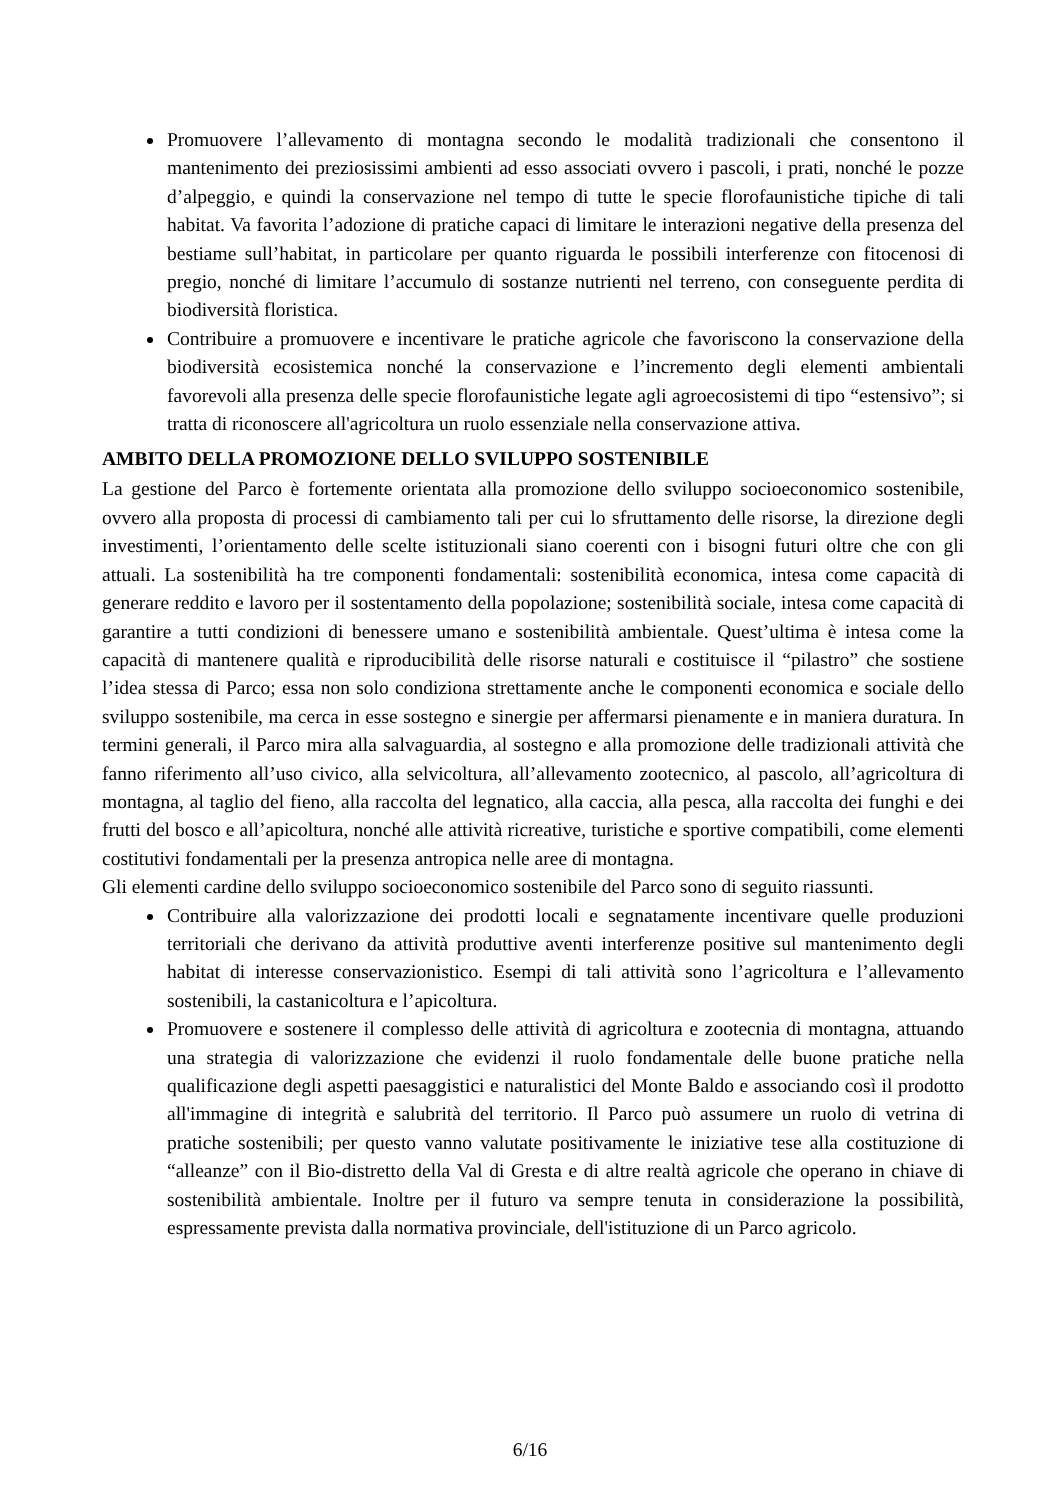Promuovere l’allevamento di montagna secondo le modalità tradizionali che consentono il mantenimento dei preziosissimi ambienti ad esso associati ovvero i pascoli, i prati, nonché le pozze d’alpeggio, e quindi la conservazione nel tempo di tutte le specie florofaunistiche tipiche di tali habitat. Va favorita l’adozione di pratiche capaci di limitare le interazioni negative della presenza del bestiame sull’habitat, in particolare per quanto riguarda le possibili interferenze con fitocenosi di pregio, nonché di limitare l’accumulo di sostanze nutrienti nel terreno, con conseguente perdita di biodiversità floristica.
Contribuire a promuovere e incentivare le pratiche agricole che favoriscono la conservazione della biodiversità ecosistemica nonché la conservazione e l’incremento degli elementi ambientali favorevoli alla presenza delle specie florofaunistiche legate agli agroecosistemi di tipo “estensivo”; si tratta di riconoscere all'agricoltura un ruolo essenziale nella conservazione attiva.
AMBITO DELLA PROMOZIONE DELLO SVILUPPO SOSTENIBILE
La gestione del Parco è fortemente orientata alla promozione dello sviluppo socioeconomico sostenibile, ovvero alla proposta di processi di cambiamento tali per cui lo sfruttamento delle risorse, la direzione degli investimenti, l’orientamento delle scelte istituzionali siano coerenti con i bisogni futuri oltre che con gli attuali. La sostenibilità ha tre componenti fondamentali: sostenibilità economica, intesa come capacità di generare reddito e lavoro per il sostentamento della popolazione; sostenibilità sociale, intesa come capacità di garantire a tutti condizioni di benessere umano e sostenibilità ambientale. Quest’ultima è intesa come la capacità di mantenere qualità e riproducibilità delle risorse naturali e costituisce il “pilastro” che sostiene l’idea stessa di Parco; essa non solo condiziona strettamente anche le componenti economica e sociale dello sviluppo sostenibile, ma cerca in esse sostegno e sinergie per affermarsi pienamente e in maniera duratura. In termini generali, il Parco mira alla salvaguardia, al sostegno e alla promozione delle tradizionali attività che fanno riferimento all’uso civico, alla selvicoltura, all’allevamento zootecnico, al pascolo, all’agricoltura di montagna, al taglio del fieno, alla raccolta del legnatico, alla caccia, alla pesca, alla raccolta dei funghi e dei frutti del bosco e all’apicoltura, nonché alle attività ricreative, turistiche e sportive compatibili, come elementi costitutivi fondamentali per la presenza antropica nelle aree di montagna.
Gli elementi cardine dello sviluppo socioeconomico sostenibile del Parco sono di seguito riassunti.
Contribuire alla valorizzazione dei prodotti locali e segnatamente incentivare quelle produzioni territoriali che derivano da attività produttive aventi interferenze positive sul mantenimento degli habitat di interesse conservazionistico. Esempi di tali attività sono l’agricoltura e l’allevamento sostenibili, la castanicoltura e l’apicoltura.
Promuovere e sostenere il complesso delle attività di agricoltura e zootecnia di montagna, attuando una strategia di valorizzazione che evidenzi il ruolo fondamentale delle buone pratiche nella qualificazione degli aspetti paesaggistici e naturalistici del Monte Baldo e associando così il prodotto all'immagine di integrità e salubrità del territorio. Il Parco può assumere un ruolo di vetrina di pratiche sostenibili; per questo vanno valutate positivamente le iniziative tese alla costituzione di “alleanze” con il Bio-distretto della Val di Gresta e di altre realtà agricole che operano in chiave di sostenibilità ambientale. Inoltre per il futuro va sempre tenuta in considerazione la possibilità, espressamente prevista dalla normativa provinciale, dell'istituzione di un Parco agricolo.
6/16